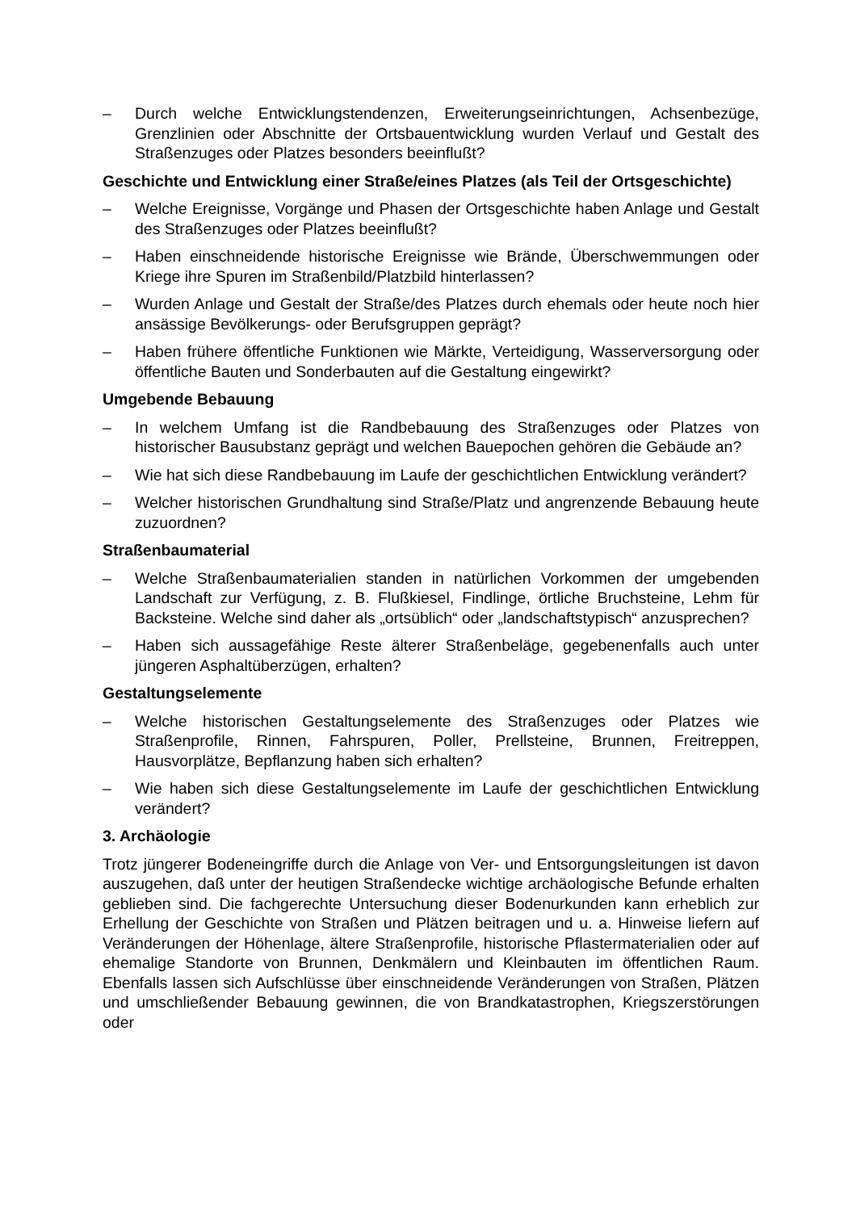– Durch welche Entwicklungstendenzen, Erweiterungseinrichtungen, Achsenbezüge, Grenzlinien oder Abschnitte der Ortsbauentwicklung wurden Verlauf und Gestalt des Straßenzuges oder Platzes besonders beeinflußt?
Geschichte und Entwicklung einer Straße/eines Platzes (als Teil der Ortsgeschichte)
– Welche Ereignisse, Vorgänge und Phasen der Ortsgeschichte haben Anlage und Gestalt des Straßenzuges oder Platzes beeinflußt?
– Haben einschneidende historische Ereignisse wie Brände, Überschwemmungen oder Kriege ihre Spuren im Straßenbild/Platzbild hinterlassen?
– Wurden Anlage und Gestalt der Straße/des Platzes durch ehemals oder heute noch hier ansässige Bevölkerungs- oder Berufsgruppen geprägt?
– Haben frühere öffentliche Funktionen wie Märkte, Verteidigung, Wasserversorgung oder öffentliche Bauten und Sonderbauten auf die Gestaltung eingewirkt?
Umgebende Bebauung
– In welchem Umfang ist die Randbebauung des Straßenzuges oder Platzes von historischer Bausubstanz geprägt und welchen Bauepochen gehören die Gebäude an?
– Wie hat sich diese Randbebauung im Laufe der geschichtlichen Entwicklung verändert?
– Welcher historischen Grundhaltung sind Straße/Platz und angrenzende Bebauung heute zuzuordnen?
Straßenbaumaterial
– Welche Straßenbaumaterialien standen in natürlichen Vorkommen der umgebenden Landschaft zur Verfügung, z. B. Flußkiesel, Findlinge, örtliche Bruchsteine, Lehm für Backsteine. Welche sind daher als „ortsüblich“ oder „landschaftstypisch“ anzusprechen?
– Haben sich aussagefähige Reste älterer Straßenbeläge, gegebenenfalls auch unter jüngeren Asphaltüberzügen, erhalten?
Gestaltungselemente
– Welche historischen Gestaltungselemente des Straßenzuges oder Platzes wie Straßenprofile, Rinnen, Fahrspuren, Poller, Prellsteine, Brunnen, Freitreppen, Hausvorplätze, Bepflanzung haben sich erhalten?
– Wie haben sich diese Gestaltungselemente im Laufe der geschichtlichen Entwicklung verändert?
3. Archäologie
Trotz jüngerer Bodeneingriffe durch die Anlage von Ver- und Entsorgungsleitungen ist davon auszugehen, daß unter der heutigen Straßendecke wichtige archäologische Befunde erhalten geblieben sind. Die fachgerechte Untersuchung dieser Bodenurkunden kann erheblich zur Erhellung der Geschichte von Straßen und Plätzen beitragen und u. a. Hinweise liefern auf Veränderungen der Höhenlage, ältere Straßenprofile, historische Pflastermaterialien oder auf ehemalige Standorte von Brunnen, Denkmälern und Kleinbauten im öffentlichen Raum. Ebenfalls lassen sich Aufschlüsse über einschneidende Veränderungen von Straßen, Plätzen und umschließender Bebauung gewinnen, die von Brandkatastrophen, Kriegszerstörungen oder